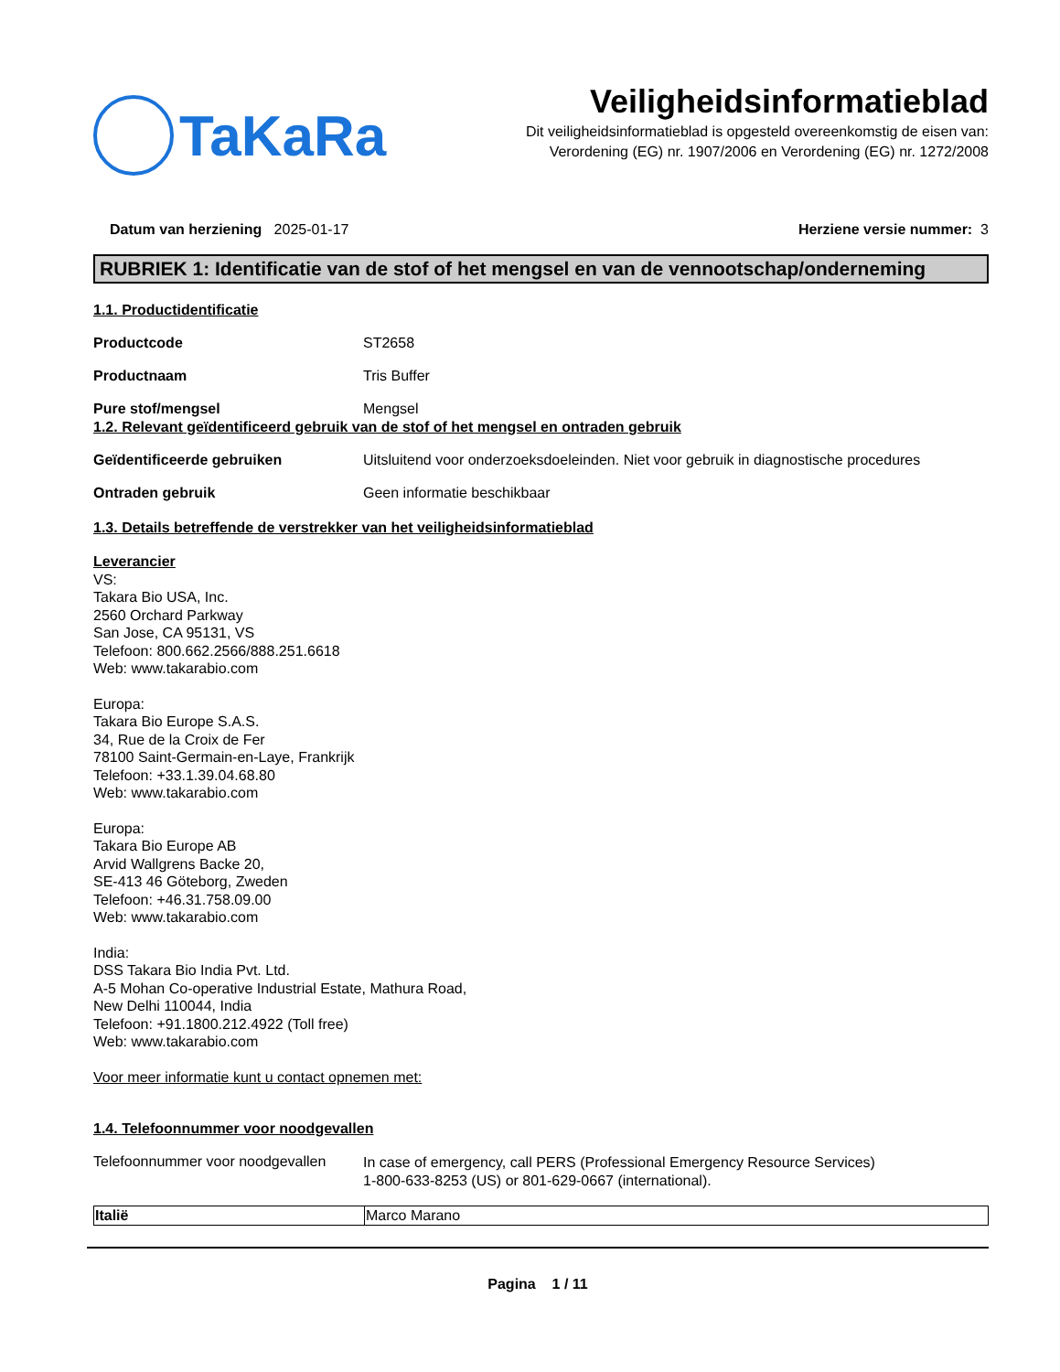TaKaRa
Veiligheidsinformatieblad
Dit veiligheidsinformatieblad is opgesteld overeenkomstig de eisen van:
Verordening (EG) nr. 1907/2006 en Verordening (EG) nr. 1272/2008
Datum van herziening 2025-01-17
Herziene versie nummer: 3
RUBRIEK 1: Identificatie van de stof of het mengsel en van de vennootschap/onderneming
1.1. Productidentificatie
Productcode ST2658
Productnaam Tris Buffer
Pure stof/mengsel Mengsel
1.2. Relevant geïdentificeerd gebruik van de stof of het mengsel en ontraden gebruik
Geïdentificeerde gebruiken Uitsluitend voor onderzoeksdoeleinden. Niet voor gebruik in diagnostische procedures
Ontraden gebruik Geen informatie beschikbaar
1.3. Details betreffende de verstrekker van het veiligheidsinformatieblad
Leverancier
VS:
Takara Bio USA, Inc.
2560 Orchard Parkway
San Jose, CA 95131, VS
Telefoon: 800.662.2566/888.251.6618
Web: www.takarabio.com
Europa:
Takara Bio Europe S.A.S.
34, Rue de la Croix de Fer
78100 Saint-Germain-en-Laye, Frankrijk
Telefoon: +33.1.39.04.68.80
Web: www.takarabio.com
Europa:
Takara Bio Europe AB
Arvid Wallgrens Backe 20,
SE-413 46 Göteborg, Zweden
Telefoon: +46.31.758.09.00
Web: www.takarabio.com
India:
DSS Takara Bio India Pvt. Ltd.
A-5 Mohan Co-operative Industrial Estate, Mathura Road,
New Delhi 110044, India
Telefoon: +91.1800.212.4922 (Toll free)
Web: www.takarabio.com
Voor meer informatie kunt u contact opnemen met:
1.4. Telefoonnummer voor noodgevallen
Telefoonnummer voor noodgevallen
In case of emergency, call PERS (Professional Emergency Resource Services)
1-800-633-8253 (US) or 801-629-0667 (international).
| Italië | Marco Marano |
Pagina 1 / 11